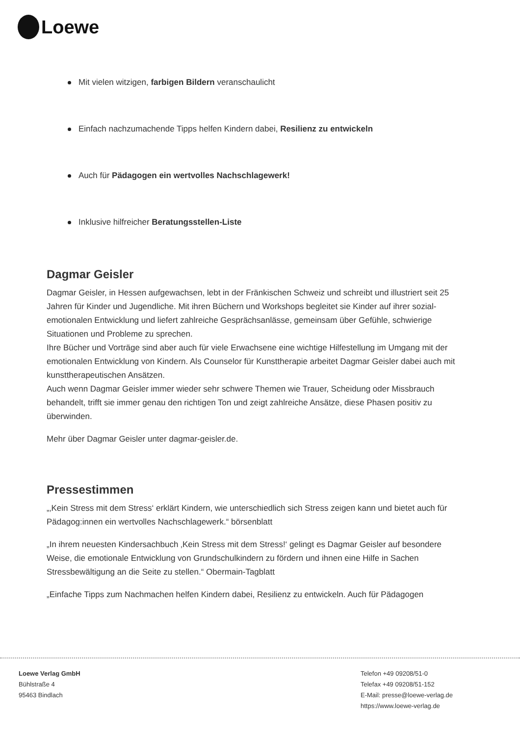Loewe
Mit vielen witzigen, farbigen Bildern veranschaulicht
Einfach nachzumachende Tipps helfen Kindern dabei, Resilienz zu entwickeln
Auch für Pädagogen ein wertvolles Nachschlagewerk!
Inklusive hilfreicher Beratungsstellen-Liste
Dagmar Geisler
Dagmar Geisler, in Hessen aufgewachsen, lebt in der Fränkischen Schweiz und schreibt und illustriert seit 25 Jahren für Kinder und Jugendliche. Mit ihren Büchern und Workshops begleitet sie Kinder auf ihrer sozial-emotionalen Entwicklung und liefert zahlreiche Gesprächsanlässe, gemeinsam über Gefühle, schwierige Situationen und Probleme zu sprechen.
Ihre Bücher und Vorträge sind aber auch für viele Erwachsene eine wichtige Hilfestellung im Umgang mit der emotionalen Entwicklung von Kindern. Als Counselor für Kunsttherapie arbeitet Dagmar Geisler dabei auch mit kunsttherapeutischen Ansätzen.
Auch wenn Dagmar Geisler immer wieder sehr schwere Themen wie Trauer, Scheidung oder Missbrauch behandelt, trifft sie immer genau den richtigen Ton und zeigt zahlreiche Ansätze, diese Phasen positiv zu überwinden.
Mehr über Dagmar Geisler unter dagmar-geisler.de.
Pressestimmen
„‚Kein Stress mit dem Stress‘ erklärt Kindern, wie unterschiedlich sich Stress zeigen kann und bietet auch für Pädagog:innen ein wertvolles Nachschlagewerk.“ börsenblatt
„In ihrem neuesten Kindersachbuch ‚Kein Stress mit dem Stress!‘ gelingt es Dagmar Geisler auf besondere Weise, die emotionale Entwicklung von Grundschulkindern zu fördern und ihnen eine Hilfe in Sachen Stressbewältigung an die Seite zu stellen.“ Obermain-Tagblatt
„Einfache Tipps zum Nachmachen helfen Kindern dabei, Resilienz zu entwickeln. Auch für Pädagogen
Loewe Verlag GmbH
Bühlstraße 4
95463 Bindlach
Telefon +49 09208/51-0
Telefax +49 09208/51-152
E-Mail: presse@loewe-verlag.de
https://www.loewe-verlag.de